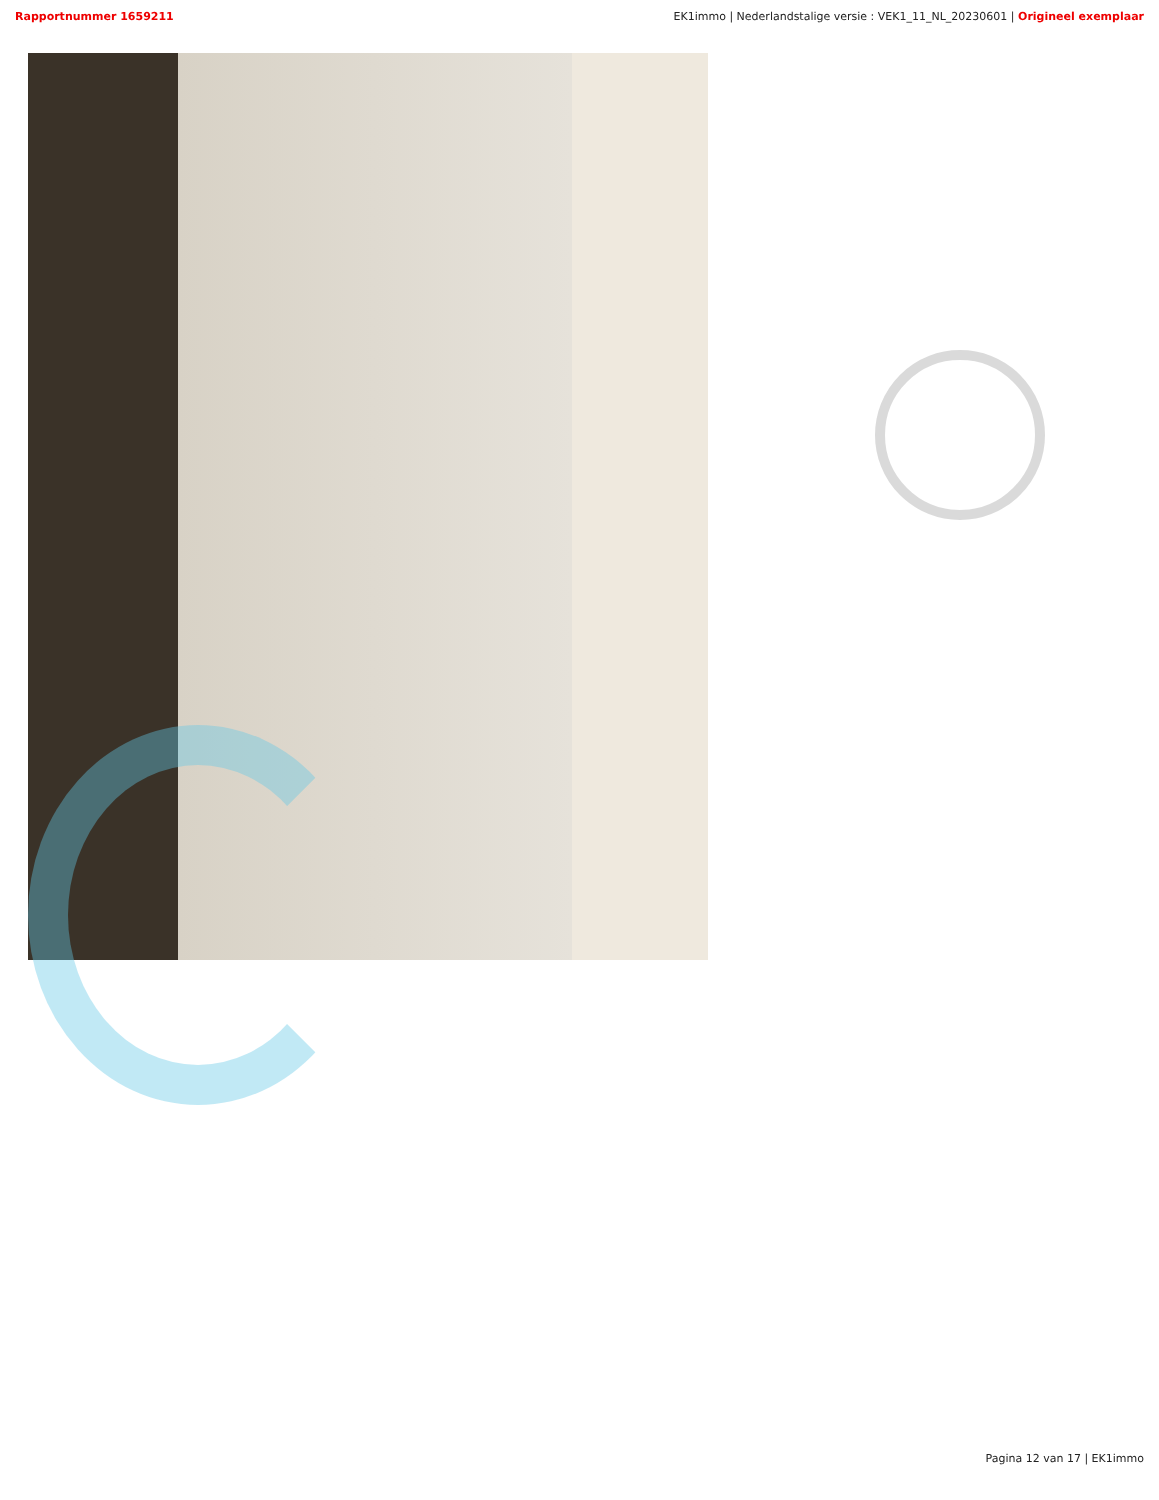Rapportnummer 1659211 EK1immo | Nederlandstalige versie : VEK1_11_NL_20230601 | Origineel exemplaar
Pagina 12 van 17 | EK1immo